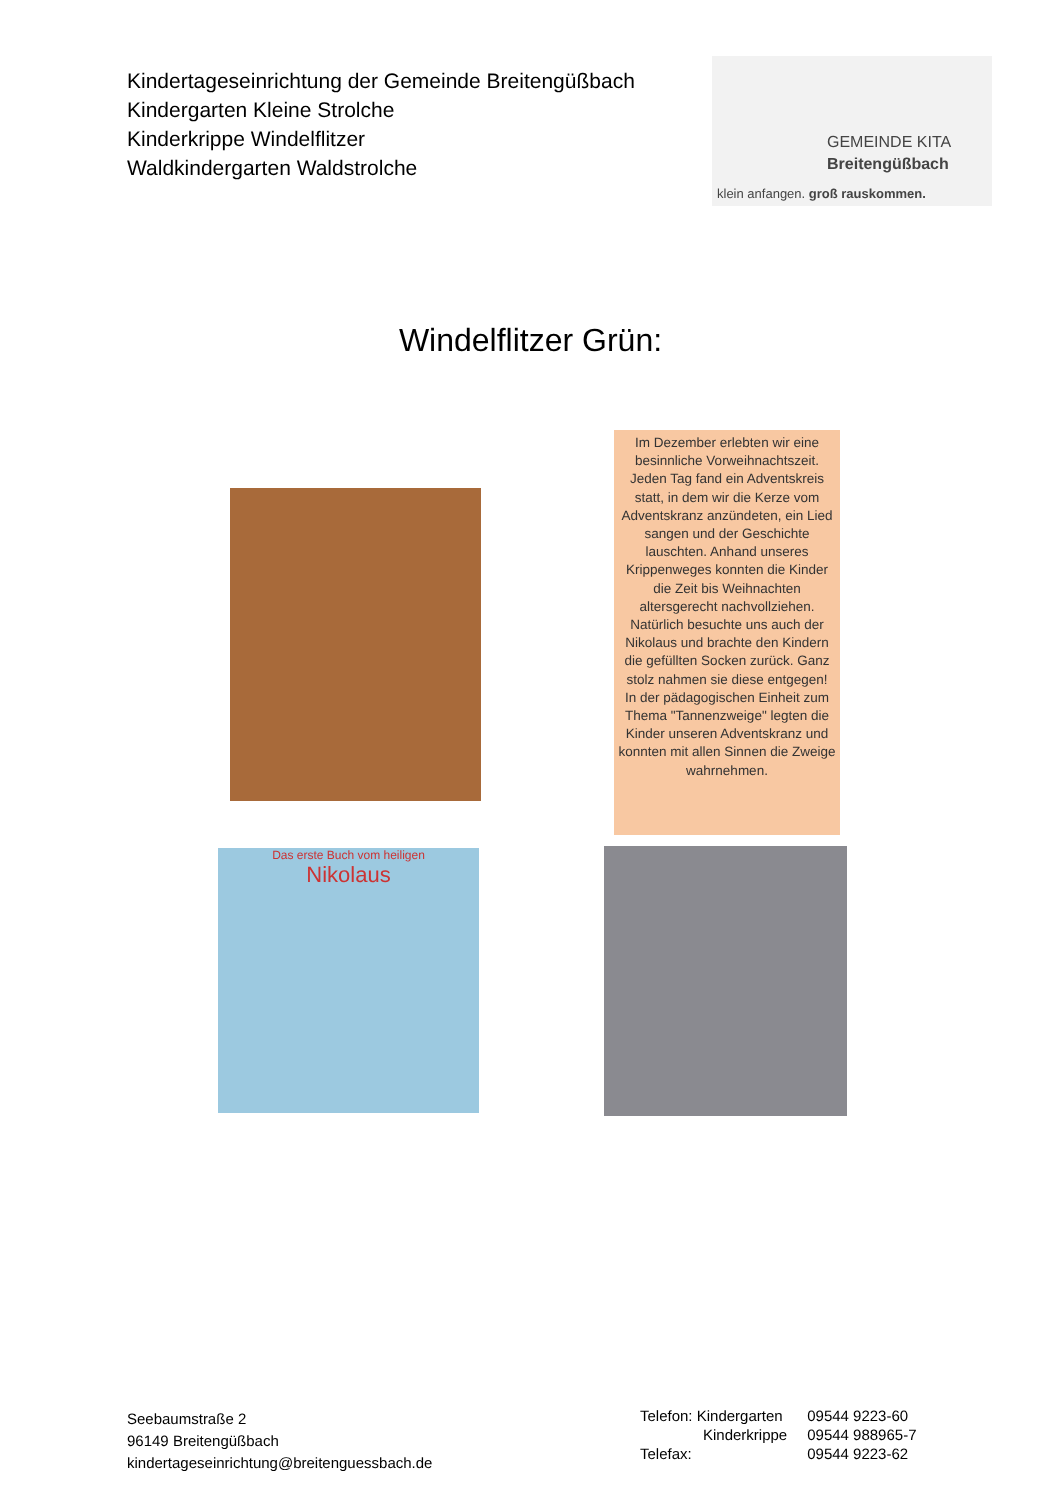Kindertageseinrichtung der Gemeinde Breitengüßbach
Kindergarten Kleine Strolche
Kinderkrippe Windelflitzer
Waldkindergarten Waldstrolche
GEMEINDE KITA
Breitengüßbach
klein anfangen. groß rauskommen.
Windelflitzer Grün:
Im Dezember erlebten wir eine besinnliche Vorweihnachtszeit. Jeden Tag fand ein Adventskreis statt, in dem wir die Kerze vom Adventskranz anzündeten, ein Lied sangen und der Geschichte lauschten. Anhand unseres Krippenweges konnten die Kinder die Zeit bis Weihnachten altersgerecht nachvollziehen.
Natürlich besuchte uns auch der Nikolaus und brachte den Kindern die gefüllten Socken zurück. Ganz stolz nahmen sie diese entgegen!
In der pädagogischen Einheit zum Thema "Tannenzweige" legten die Kinder unseren Adventskranz und konnten mit allen Sinnen die Zweige wahrnehmen.
Das erste Buch vom heiligen
Nikolaus
Seebaumstraße 2
96149 Breitengüßbach
kindertageseinrichtung@breitenguessbach.de
| Telefon: Kindergarten | 09544 9223-60 |
| Kinderkrippe | 09544 988965-7 |
| Telefax: | 09544 9223-62 |